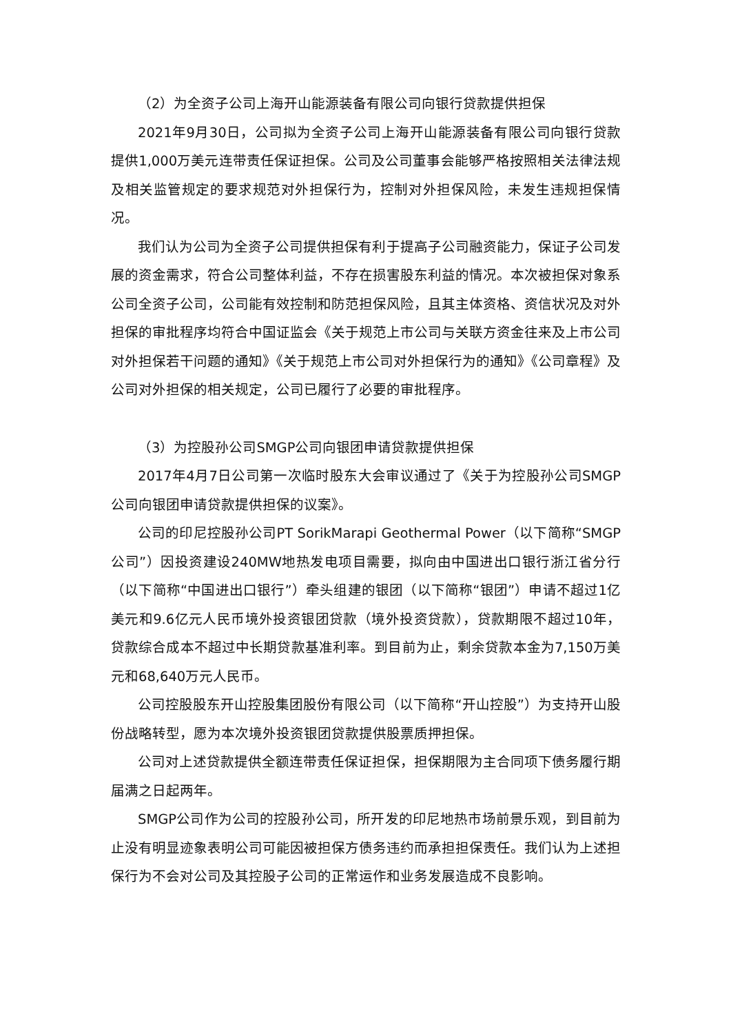（2）为全资子公司上海开山能源装备有限公司向银行贷款提供担保
2021年9月30日，公司拟为全资子公司上海开山能源装备有限公司向银行贷款提供1,000万美元连带责任保证担保。公司及公司董事会能够严格按照相关法律法规及相关监管规定的要求规范对外担保行为，控制对外担保风险，未发生违规担保情况。
我们认为公司为全资子公司提供担保有利于提高子公司融资能力，保证子公司发展的资金需求，符合公司整体利益，不存在损害股东利益的情况。本次被担保对象系公司全资子公司，公司能有效控制和防范担保风险，且其主体资格、资信状况及对外担保的审批程序均符合中国证监会《关于规范上市公司与关联方资金往来及上市公司对外担保若干问题的通知》《关于规范上市公司对外担保行为的通知》《公司章程》及公司对外担保的相关规定，公司已履行了必要的审批程序。
（3）为控股孙公司SMGP公司向银团申请贷款提供担保
2017年4月7日公司第一次临时股东大会审议通过了《关于为控股孙公司SMGP公司向银团申请贷款提供担保的议案》。
公司的印尼控股孙公司PT SorikMarapi Geothermal Power（以下简称“SMGP公司”）因投资建设240MW地热发电项目需要，拟向由中国进出口银行浙江省分行（以下简称“中国进出口银行”）牵头组建的银团（以下简称“银团”）申请不超过1亿美元和9.6亿元人民币境外投资银团贷款（境外投资贷款），贷款期限不超过10年，贷款综合成本不超过中长期贷款基准利率。到目前为止，剩余贷款本金为7,150万美元和68,640万元人民币。
公司控股股东开山控股集团股份有限公司（以下简称“开山控股”）为支持开山股份战略转型，愿为本次境外投资银团贷款提供股票质押担保。
公司对上述贷款提供全额连带责任保证担保，担保期限为主合同项下债务履行期届满之日起两年。
SMGP公司作为公司的控股孙公司，所开发的印尼地热市场前景乐观，到目前为止没有明显迹象表明公司可能因被担保方债务违约而承担担保责任。我们认为上述担保行为不会对公司及其控股子公司的正常运作和业务发展造成不良影响。